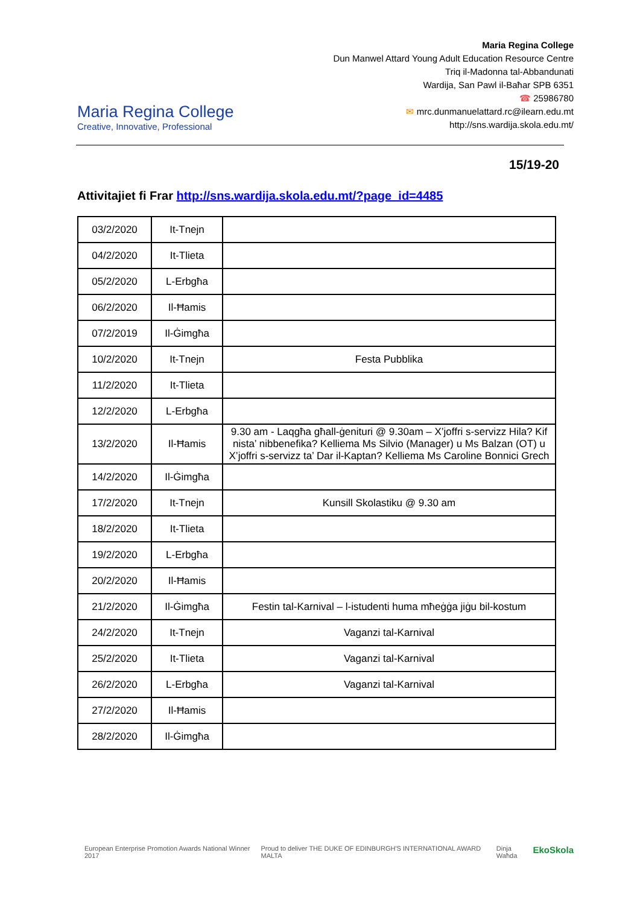Maria Regina College
Creative, Innovative, Professional
Maria Regina College
Dun Manwel Attard Young Adult Education Resource Centre
Triq il-Madonna tal-Abbandunati
Wardija, San Pawl il-Baħar SPB 6351
☎ 25986780
✉ mrc.dunmanuelattard.rc@ilearn.edu.mt
http://sns.wardija.skola.edu.mt/
15/19-20
Attivitajiet fi Frar http://sns.wardija.skola.edu.mt/?page_id=4485
| 03/2/2020 | It-Tnejn | |
| 04/2/2020 | It-Tlieta | |
| 05/2/2020 | L-Erbgħa | |
| 06/2/2020 | Il-Ħamis | |
| 07/2/2019 | Il-Ġimgħa | |
| 10/2/2020 | It-Tnejn | Festa Pubblika |
| 11/2/2020 | It-Tlieta | |
| 12/2/2020 | L-Erbgħa | |
| 13/2/2020 | Il-Ħamis | 9.30 am - Laqgħa għall-ġenituri @ 9.30am – X’joffri s-servizz Hila? Kif nista’ nibbenefika? Kelliema Ms Silvio (Manager) u Ms Balzan (OT) u X’joffri s-servizz ta’ Dar il-Kaptan? Kelliema Ms Caroline Bonnici Grech |
| 14/2/2020 | Il-Ġimgħa | |
| 17/2/2020 | It-Tnejn | Kunsill Skolastiku @ 9.30 am |
| 18/2/2020 | It-Tlieta | |
| 19/2/2020 | L-Erbgħa | |
| 20/2/2020 | Il-Ħamis | |
| 21/2/2020 | Il-Ġimgħa | Festin tal-Karnival – l-istudenti huma mħeġġa jiġu bil-kostum |
| 24/2/2020 | It-Tnejn | Vaganzi tal-Karnival |
| 25/2/2020 | It-Tlieta | Vaganzi tal-Karnival |
| 26/2/2020 | L-Erbgħa | Vaganzi tal-Karnival |
| 27/2/2020 | Il-Ħamis | |
| 28/2/2020 | Il-Ġimgħa | |
European Enterprise Promotion Awards National Winner 2017 Proud to deliver THE DUKE OF EDINBURGH'S INTERNATIONAL AWARD MALTA Dinja Waħda EkoSkola